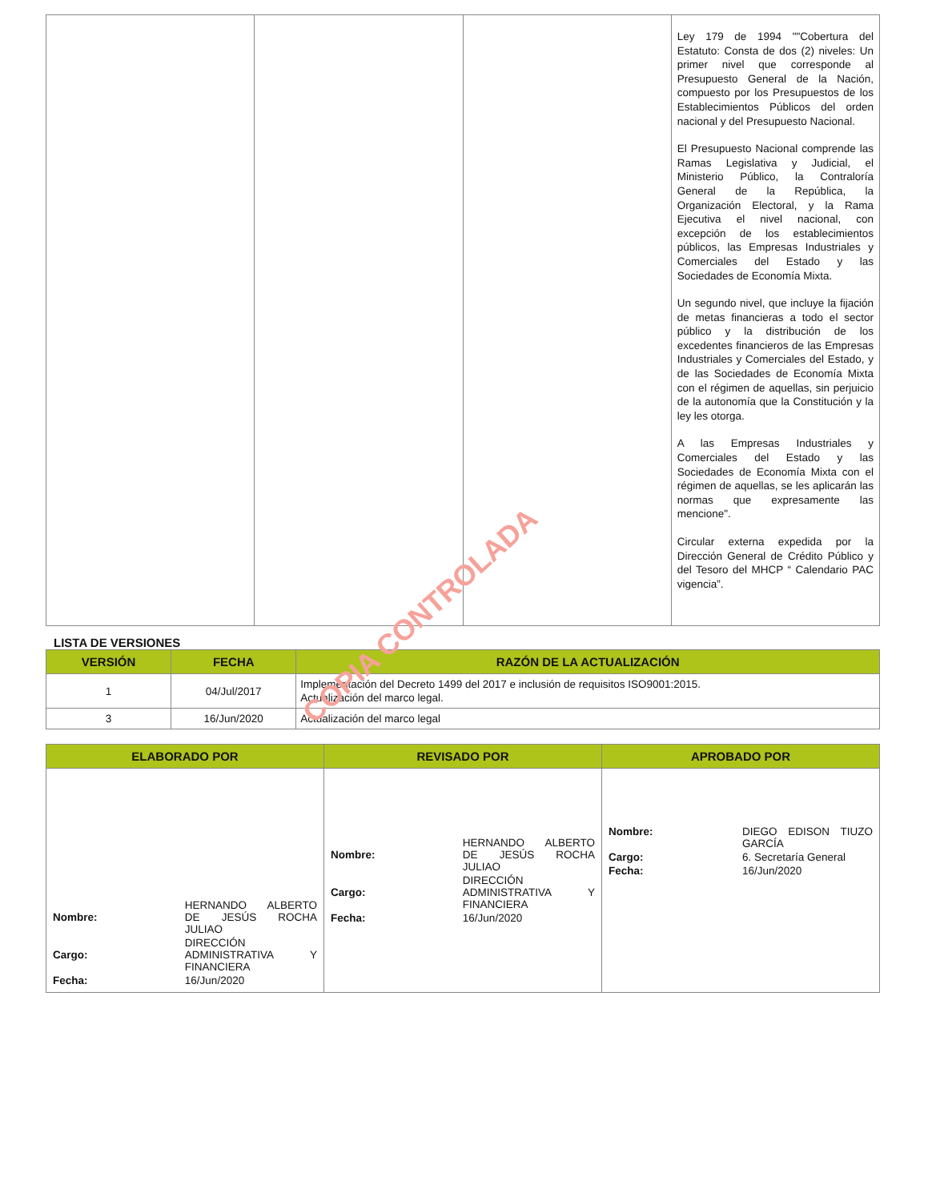| | | | Ley 179 de 1994 ""Cobertura del Estatuto: Consta de dos (2) niveles: Un primer nivel que corresponde al Presupuesto General de la Nación, compuesto por los Presupuestos de los Establecimientos Públicos del orden nacional y del Presupuesto Nacional. El Presupuesto Nacional comprende las Ramas Legislativa y Judicial, el Ministerio Público, la Contraloría General de la República, la Organización Electoral, y la Rama Ejecutiva el nivel nacional, con excepción de los establecimientos públicos, las Empresas Industriales y Comerciales del Estado y las Sociedades de Economía Mixta. Un segundo nivel, que incluye la fijación de metas financieras a todo el sector público y la distribución de los excedentes financieros de las Empresas Industriales y Comerciales del Estado, y de las Sociedades de Economía Mixta con el régimen de aquellas, sin perjuicio de la autonomía que la Constitución y la ley les otorga. A las Empresas Industriales y Comerciales del Estado y las Sociedades de Economía Mixta con el régimen de aquellas, se les aplicarán las normas que expresamente las mencione". Circular externa expedida por la Dirección General de Crédito Público y del Tesoro del MHCP “ Calendario PAC vigencia”. |
LISTA DE VERSIONES
| VERSIÓN | FECHA | RAZÓN DE LA ACTUALIZACIÓN |
| --- | --- | --- |
| 1 | 04/Jul/2017 | Implementación del Decreto 1499 del 2017 e inclusión de requisitos ISO9001:2015. Actualización del marco legal. |
| 3 | 16/Jun/2020 | Actualización del marco legal |
| ELABORADO POR | REVISADO POR | APROBADO POR |
| --- | --- | --- |
| / Nombre: / HERNANDO ALBERTO DE JESÚS ROCHA JULIAO / / Cargo: / DIRECCIÓN ADMINISTRATIVA Y FINANCIERA / / Fecha: / 16/Jun/2020 / | / Nombre: / HERNANDO ALBERTO DE JESÚS ROCHA JULIAO / / Cargo: / DIRECCIÓN ADMINISTRATIVA Y FINANCIERA / / Fecha: / 16/Jun/2020 / | / Nombre: / DIEGO EDISON TIUZO GARCÍA / / Cargo: / 6. Secretaría General / / Fecha: / 16/Jun/2020 / |
COPIA CONTROLADA